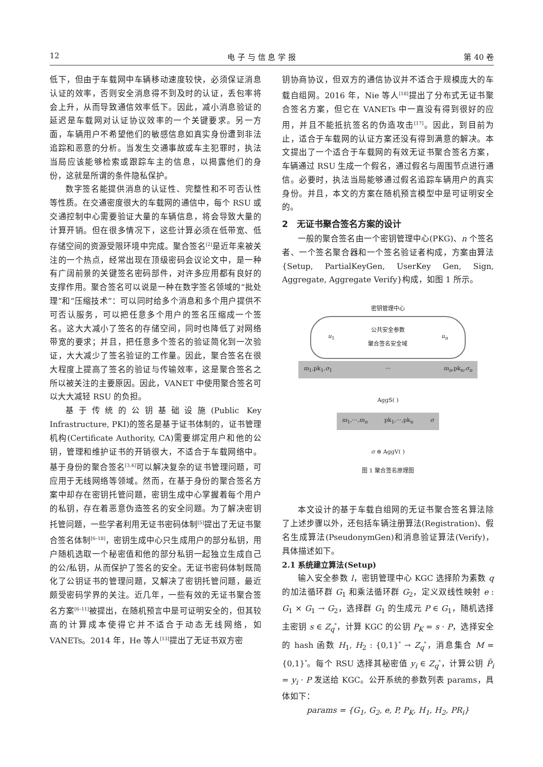12 电 子 与 信 息 学 报 第 40 卷
低下，但由于车载网中车辆移动速度较快，必须保证消息认证的效率，否则安全消息得不到及时的认证，丢包率将会上升，从而导致通信效率低下。因此，减小消息验证的延迟是车载网对认证协议效率的一个关键要求。另一方面，车辆用户不希望他们的敏感信息如真实身份遭到非法追踪和恶意的分析。当发生交通事故或车主犯罪时，执法当局应该能够检索或跟踪车主的信息，以揭露他们的身份，这就是所谓的条件隐私保护。
数字签名能提供消息的认证性、完整性和不可否认性等性质。在交通密度很大的车载网的通信中，每个 RSU 或交通控制中心需要验证大量的车辆信息，将会导致大量的计算开销。但在很多情况下，这些计算必须在低带宽、低存储空间的资源受限环境中完成。聚合签名<sup>[2]</sup>是近年来被关注的一个热点，经常出现在顶级密码会议论文中，是一种有广阔前景的关键签名密码部件，对许多应用都有良好的支撑作用。聚合签名可以说是一种在数字签名领域的“批处理”和“压缩技术”：可以同时给多个消息和多个用户提供不可否认服务，可以把任意多个用户的签名压缩成一个签名。这大大减小了签名的存储空间，同时也降低了对网络带宽的要求；并且，把任意多个签名的验证简化到一次验证，大大减少了签名验证的工作量。因此，聚合签名在很大程度上提高了签名的验证与传输效率，这是聚合签名之所以被关注的主要原因。因此，VANET 中使用聚合签名可以大大减轻 RSU 的负担。
基于传统的公钥基础设施(Public Key Infrastructure, PKI)的签名是基于证书体制的，证书管理机构(Certificate Authority, CA)需要绑定用户和他的公钥，管理和维护证书的开销很大，不适合于车载网络中。基于身份的聚合签名<sup>[3,4]</sup>可以解决复杂的证书管理问题，可应用于无线网络等领域。然而，在基于身份的聚合签名方案中却存在密钥托管问题，密钥生成中心掌握着每个用户的私钥，存在着恶意伪造签名的安全问题。为了解决密钥托管问题，一些学者利用无证书密码体制<sup>[5]</sup>提出了无证书聚合签名体制<sup>[6–18]</sup>，密钥生成中心只生成用户的部分私钥，用户随机选取一个秘密值和他的部分私钥一起独立生成自己的公/私钥，从而保护了签名的安全。无证书密码体制既简化了公钥证书的管理问题，又解决了密钥托管问题，最近颇受密码学界的关注。近几年，一些有效的无证书聚合签名方案<sup>[6–11]</sup>被提出，在随机预言中是可证明安全的，但其较高的计算成本使得它并不适合于动态无线网络，如 VANETs。2014 年，He 等人<sup>[13]</sup>提出了无证书双方密
钥协商协议，但双方的通信协议并不适合于规模庞大的车载自组网。2016 年，Nie 等人<sup>[18]</sup>提出了分布式无证书聚合签名方案，但它在 VANETs 中一直没有得到很好的应用，并且不能抵抗签名的伪造攻击<sup>[17]</sup>。因此，到目前为止，适合于车载网的认证方案还没有得到满意的解决。本文提出了一个适合于车载网的有效无证书聚合签名方案，车辆通过 RSU 生成一个假名，通过假名与周围节点进行通信。必要时，执法当局能够通过假名追踪车辆用户的真实身份。并且，本文的方案在随机预言模型中是可证明安全的。
2　无证书聚合签名方案的设计
一般的聚合签名由一个密钥管理中心(PKG)、n 个签名者、一个签名聚合器和一个签名验证者构成，方案由算法{Setup, PartialKeyGen, UserKey Gen, Sign, Aggregate, Aggregate Verify}构成，如图 1 所示。
密钥管理中心
u<sub>1</sub> 公共安全参数
聚合签名安全域 u<sub>n</sub>
m<sub>1</sub>,pk<sub>1</sub>,σ<sub>1</sub> ··· m<sub>n</sub>,pk<sub>n</sub>,σ<sub>n</sub>
AggS( )
m<sub>1</sub>,···,m<sub>n</sub> pk<sub>1</sub>,···,pk<sub>n</sub> σ
σ ⊜ AggV( )
图 1 聚合签名原理图
本文设计的基于车载自组网的无证书聚合签名算法除了上述步骤以外，还包括车辆注册算法(Registration)、假名生成算法(PseudonymGen)和消息验证算法(Verify)，具体描述如下。
2.1 系统建立算法(Setup)
输入安全参数 l，密钥管理中心 KGC 选择阶为素数 q 的加法循环群 G<sub>1</sub> 和乘法循环群 G<sub>2</sub>，定义双线性映射 e : G<sub>1</sub> × G<sub>1</sub> → G<sub>2</sub>，选择群 G<sub>1</sub> 的生成元 P ∈ G<sub>1</sub>，随机选择主密钥 s ∈ Z<sub>q</sub><sup>*</sup>，计算 KGC 的公钥 P<sub>K</sub> = s · P，选择安全的 hash 函数 H<sub>1</sub>, H<sub>2</sub> : {0,1}<sup>*</sup> → Z<sub>q</sub><sup>*</sup>，消息集合 M = {0,1}<sup>*</sup>。每个 RSU 选择其秘密值 y<sub>i</sub> ∈ Z<sub>q</sub><sup>*</sup>，计算公钥 P̄<sub>i</sub> = y<sub>i</sub> · P 发送给 KGC。公开系统的参数列表 params，具体如下：
params = {G<sub>1</sub>, G<sub>2</sub>, e, P, P<sub>K</sub>, H<sub>1</sub>, H<sub>2</sub>, PR<sub>i</sub>}